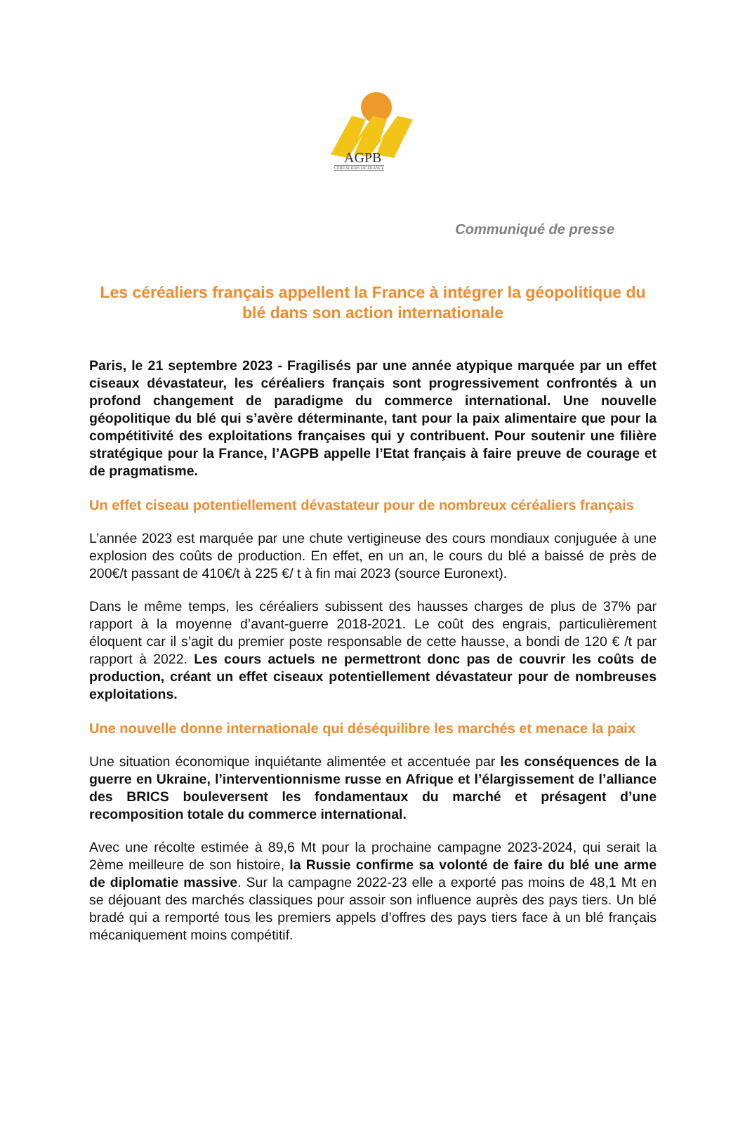AGPB
CÉRÉALIERS DE FRANCE
Communiqué de presse
Les céréaliers français appellent la France à intégrer la géopolitique du blé dans son action internationale
Paris, le 21 septembre 2023 - Fragilisés par une année atypique marquée par un effet ciseaux dévastateur, les céréaliers français sont progressivement confrontés à un profond changement de paradigme du commerce international. Une nouvelle géopolitique du blé qui s’avère déterminante, tant pour la paix alimentaire que pour la compétitivité des exploitations françaises qui y contribuent. Pour soutenir une filière stratégique pour la France, l’AGPB appelle l’Etat français à faire preuve de courage et de pragmatisme.
Un effet ciseau potentiellement dévastateur pour de nombreux céréaliers français
L’année 2023 est marquée par une chute vertigineuse des cours mondiaux conjuguée à une explosion des coûts de production. En effet, en un an, le cours du blé a baissé de près de 200€/t passant de 410€/t à 225 €/ t à fin mai 2023 (source Euronext).
Dans le même temps, les céréaliers subissent des hausses charges de plus de 37% par rapport à la moyenne d’avant-guerre 2018-2021. Le coût des engrais, particulièrement éloquent car il s’agit du premier poste responsable de cette hausse, a bondi de 120 € /t par rapport à 2022. Les cours actuels ne permettront donc pas de couvrir les coûts de production, créant un effet ciseaux potentiellement dévastateur pour de nombreuses exploitations.
Une nouvelle donne internationale qui déséquilibre les marchés et menace la paix
Une situation économique inquiétante alimentée et accentuée par les conséquences de la guerre en Ukraine, l’interventionnisme russe en Afrique et l’élargissement de l’alliance des BRICS bouleversent les fondamentaux du marché et présagent d’une recomposition totale du commerce international.
Avec une récolte estimée à 89,6 Mt pour la prochaine campagne 2023-2024, qui serait la 2ème meilleure de son histoire, la Russie confirme sa volonté de faire du blé une arme de diplomatie massive. Sur la campagne 2022-23 elle a exporté pas moins de 48,1 Mt en se déjouant des marchés classiques pour assoir son influence auprès des pays tiers. Un blé bradé qui a remporté tous les premiers appels d’offres des pays tiers face à un blé français mécaniquement moins compétitif.